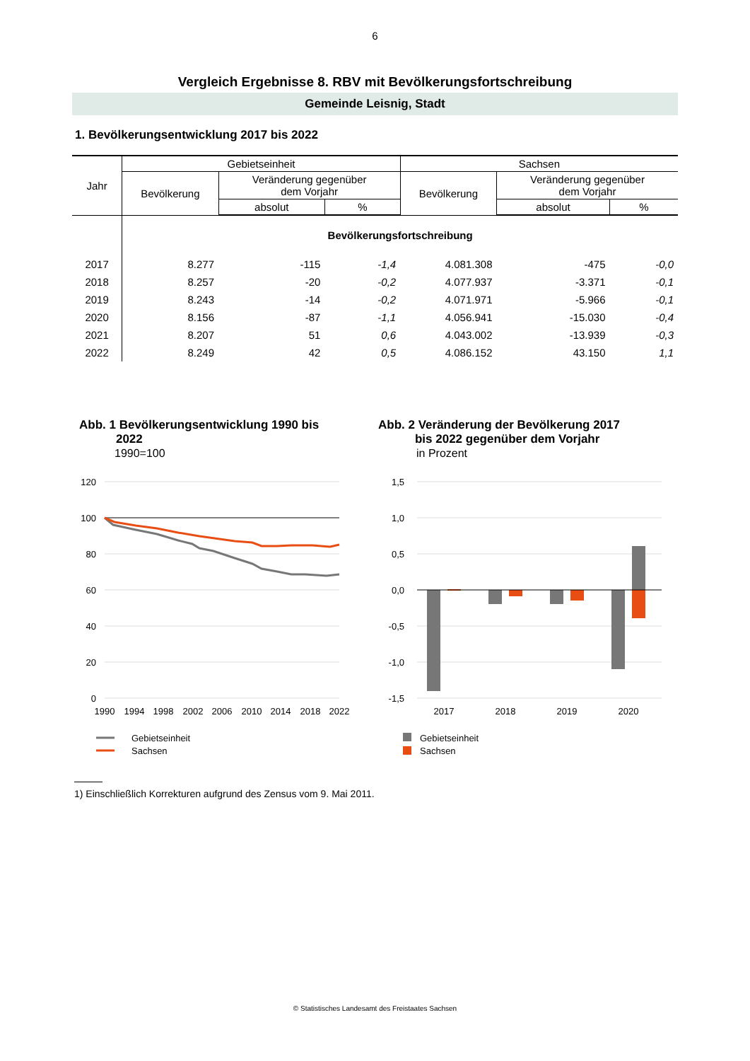6
Vergleich Ergebnisse 8. RBV mit Bevölkerungsfortschreibung
Gemeinde Leisnig, Stadt
1. Bevölkerungsentwicklung 2017 bis 2022
| Jahr | Gebietseinheit | | | Sachsen | | |
| --- | --- | --- | --- | --- | --- | --- |
| | Bevölkerung | Veränderung gegenüber dem Vorjahr | | Bevölkerung | Veränderung gegenüber dem Vorjahr | |
| | | absolut | % | | absolut | % |
| | Bevölkerungsfortschreibung | | | | | |
| 2017 | 8.277 | -115 | -1,4 | 4.081.308 | -475 | -0,0 |
| 2018 | 8.257 | -20 | -0,2 | 4.077.937 | -3.371 | -0,1 |
| 2019 | 8.243 | -14 | -0,2 | 4.071.971 | -5.966 | -0,1 |
| 2020 | 8.156 | -87 | -1,1 | 4.056.941 | -15.030 | -0,4 |
| 2021 | 8.207 | 51 | 0,6 | 4.043.002 | -13.939 | -0,3 |
| 2022 | 8.249 | 42 | 0,5 | 4.086.152 | 43.150 | 1,1 |
Abb. 1 Bevölkerungsentwicklung 1990 bis
2022
1990=100
120
100
80
60
40
20
0
1990
1994
1998
2002
2006
2010
2014
2018
2022
Gebietseinheit
Sachsen
Abb. 2 Veränderung der Bevölkerung 2017
bis 2022 gegenüber dem Vorjahr
in Prozent
1,5
1,0
0,5
0,0
-0,5
-1,0
-1,5
2017
2018
2019
2020
Gebietseinheit
Sachsen
1) Einschließlich Korrekturen aufgrund des Zensus vom 9. Mai 2011.
© Statistisches Landesamt des Freistaates Sachsen